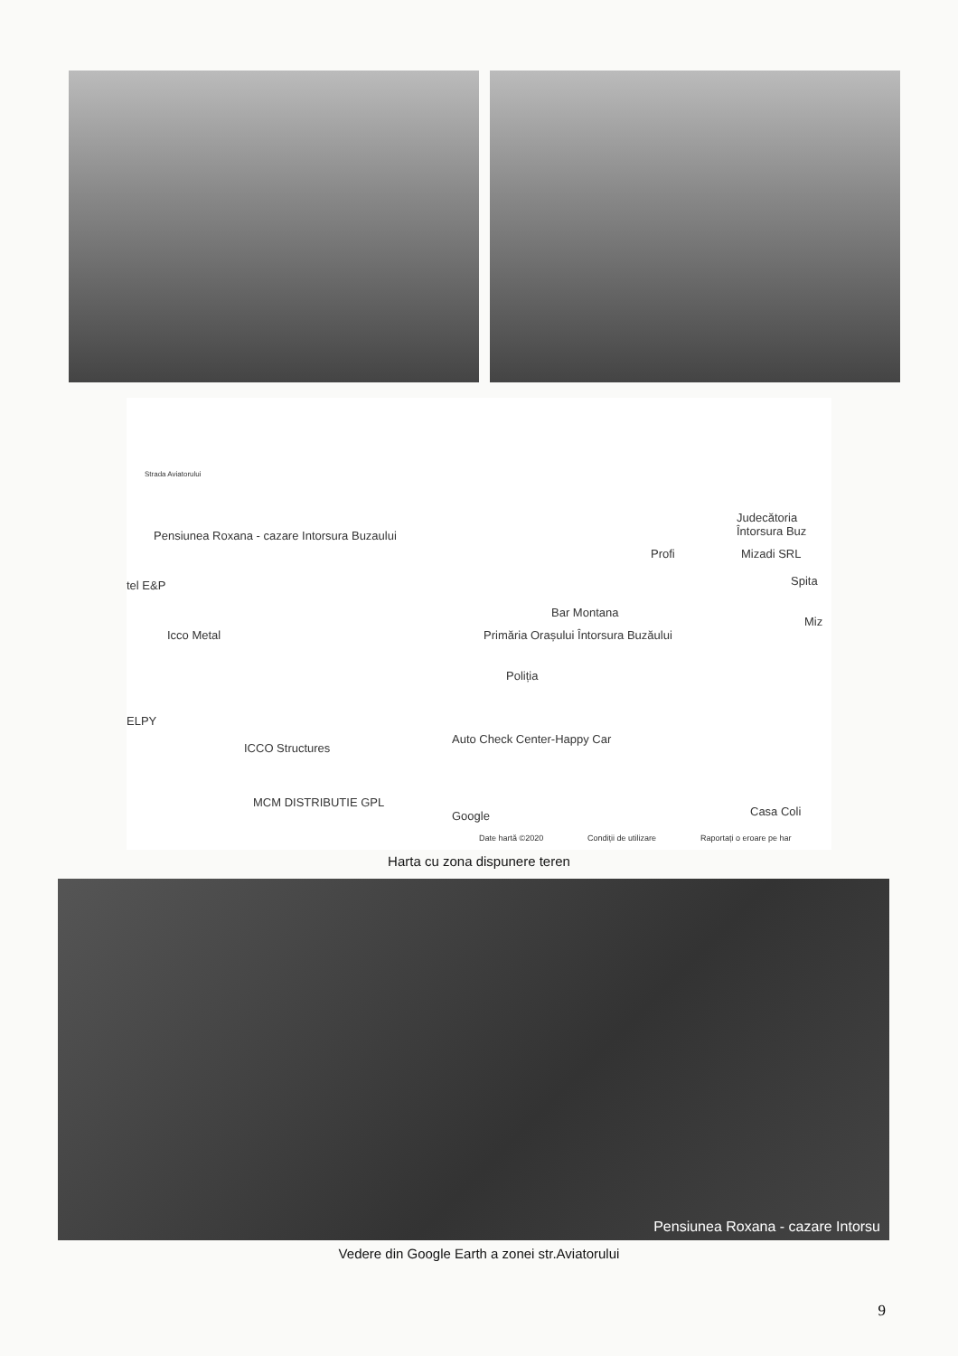Strada Aviatorului
Pensiunea Roxana - cazare Intorsura Buzaului
tel E&P
Icco Metal
ELPY
ICCO Structures
MCM DISTRIBUTIE GPL
Judecătoria Întorsura Buz
Profi Mizadi SRL
Spita
Bar Montana
Miz
Primăria Orașului Întorsura Buzăului
Poliția
Auto Check Center-Happy Car
Google
Date hartă ©2020 Condiții de utilizare Raportați o eroare pe har
Casa Coli
Harta cu zona dispunere teren
Pensiunea Roxana - cazare Intorsu
Vedere din Google Earth a zonei str.Aviatorului
9